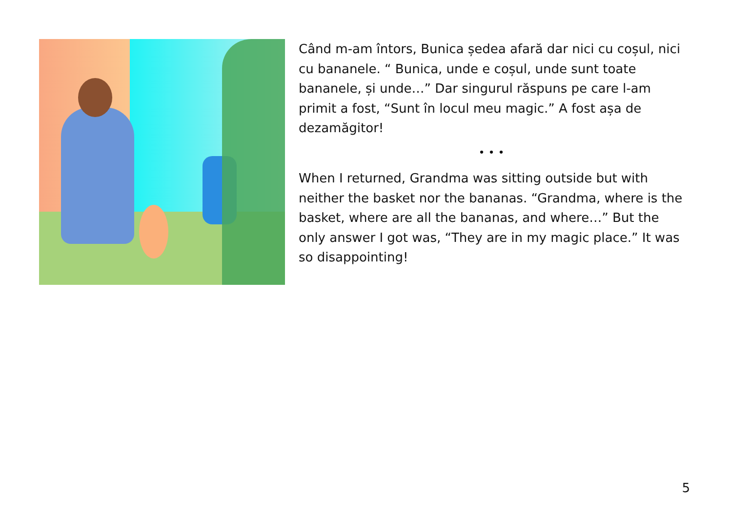Când m-am întors, Bunica ședea afară dar nici cu coșul, nici cu bananele. “ Bunica, unde e coșul, unde sunt toate bananele, și unde…” Dar singurul răspuns pe care l-am primit a fost, “Sunt în locul meu magic.” A fost așa de dezamăgitor!
• • •
When I returned, Grandma was sitting outside but with neither the basket nor the bananas. “Grandma, where is the basket, where are all the bananas, and where…” But the only answer I got was, “They are in my magic place.” It was so disappointing!
5